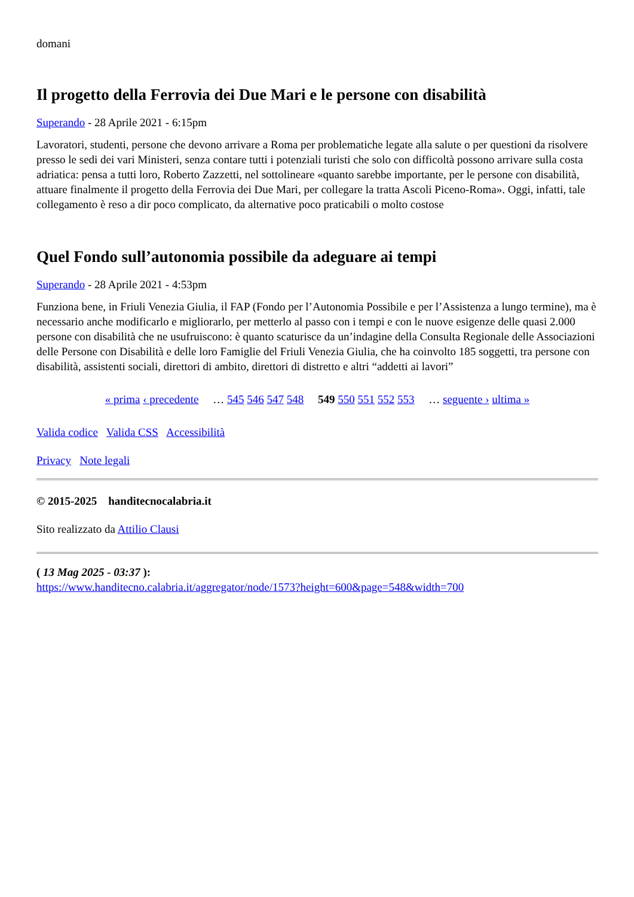domani
Il progetto della Ferrovia dei Due Mari e le persone con disabilità
Superando - 28 Aprile 2021 - 6:15pm
Lavoratori, studenti, persone che devono arrivare a Roma per problematiche legate alla salute o per questioni da risolvere presso le sedi dei vari Ministeri, senza contare tutti i potenziali turisti che solo con difficoltà possono arrivare sulla costa adriatica: pensa a tutti loro, Roberto Zazzetti, nel sottolineare «quanto sarebbe importante, per le persone con disabilità, attuare finalmente il progetto della Ferrovia dei Due Mari, per collegare la tratta Ascoli Piceno-Roma». Oggi, infatti, tale collegamento è reso a dir poco complicato, da alternative poco praticabili o molto costose
Quel Fondo sull’autonomia possibile da adeguare ai tempi
Superando - 28 Aprile 2021 - 4:53pm
Funziona bene, in Friuli Venezia Giulia, il FAP (Fondo per l’Autonomia Possibile e per l’Assistenza a lungo termine), ma è necessario anche modificarlo e migliorarlo, per metterlo al passo con i tempi e con le nuove esigenze delle quasi 2.000 persone con disabilità che ne usufruiscono: è quanto scaturisce da un’indagine della Consulta Regionale delle Associazioni delle Persone con Disabilità e delle loro Famiglie del Friuli Venezia Giulia, che ha coinvolto 185 soggetti, tra persone con disabilità, assistenti sociali, direttori di ambito, direttori di distretto e altri “addetti ai lavori”
« prima ‹ precedente … 545 546 547 548 549 550 551 552 553 … seguente › ultima »
Valida codice Valida CSS Accessibilità
Privacy Note legali
© 2015-2025 handitecnocalabria.it
Sito realizzato da Attilio Clausi
( 13 Mag 2025 - 03:37 ):
https://www.handitecno.calabria.it/aggregator/node/1573?height=600&page=548&width=700